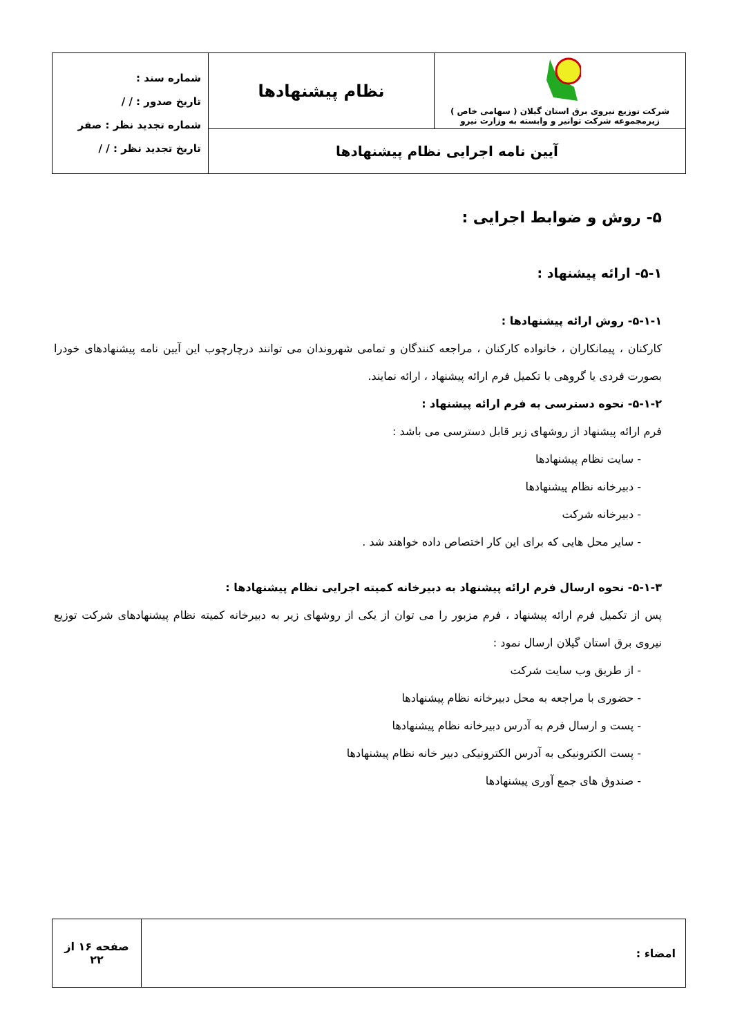| شرکت توزیع نیروی برق استان گیلان ( سهامی خاص ) زیرمجموعه شرکت توانیر و وابسته به وزارت نیرو | نظام پیشنهادها | شماره سند : تاریخ صدور : / / شماره تجدید نظر : صفر تاریخ تجدید نظر : / / |
| آیین نامه اجرایی نظام پیشنهادها | | |
۵- روش و ضوابط اجرایی :
۵-۱- ارائه پیشنهاد :
۵-۱-۱- روش ارائه پیشنهادها :
کارکنان ، پیمانکاران ، خانواده کارکنان ، مراجعه کنندگان و تمامی شهروندان می توانند درچارچوب این آیین نامه پیشنهادهای خودرا بصورت فردی یا گروهی با تکمیل فرم ارائه پیشنهاد ، ارائه نمایند.
۵-۱-۲- نحوه دسترسی به فرم ارائه پیشنهاد :
فرم ارائه پیشنهاد از روشهای زیر قابل دسترسی می باشد :
- سایت نظام پیشنهادها
- دبیرخانه نظام پیشنهادها
- دبیرخانه شرکت
- سایر محل هایی که برای این کار اختصاص داده خواهند شد .
۵-۱-۳- نحوه ارسال فرم ارائه پیشنهاد به دبیرخانه کمیته اجرایی نظام پیشنهادها :
پس از تکمیل فرم ارائه پیشنهاد ، فرم مزبور را می توان از یکی از روشهای زیر به دبیرخانه کمیته نظام پیشنهادهای شرکت توزیع نیروی برق استان گیلان ارسال نمود :
- از طریق وب سایت شرکت
- حضوری با مراجعه به محل دبیرخانه نظام پیشنهادها
- پست و ارسال فرم به آدرس دبیرخانه نظام پیشنهادها
- پست الکترونیکی به آدرس الکترونیکی دبیر خانه نظام پیشنهادها
- صندوق های جمع آوری پیشنهادها
| امضاء : | صفحه ۱۶ از ۲۲ |